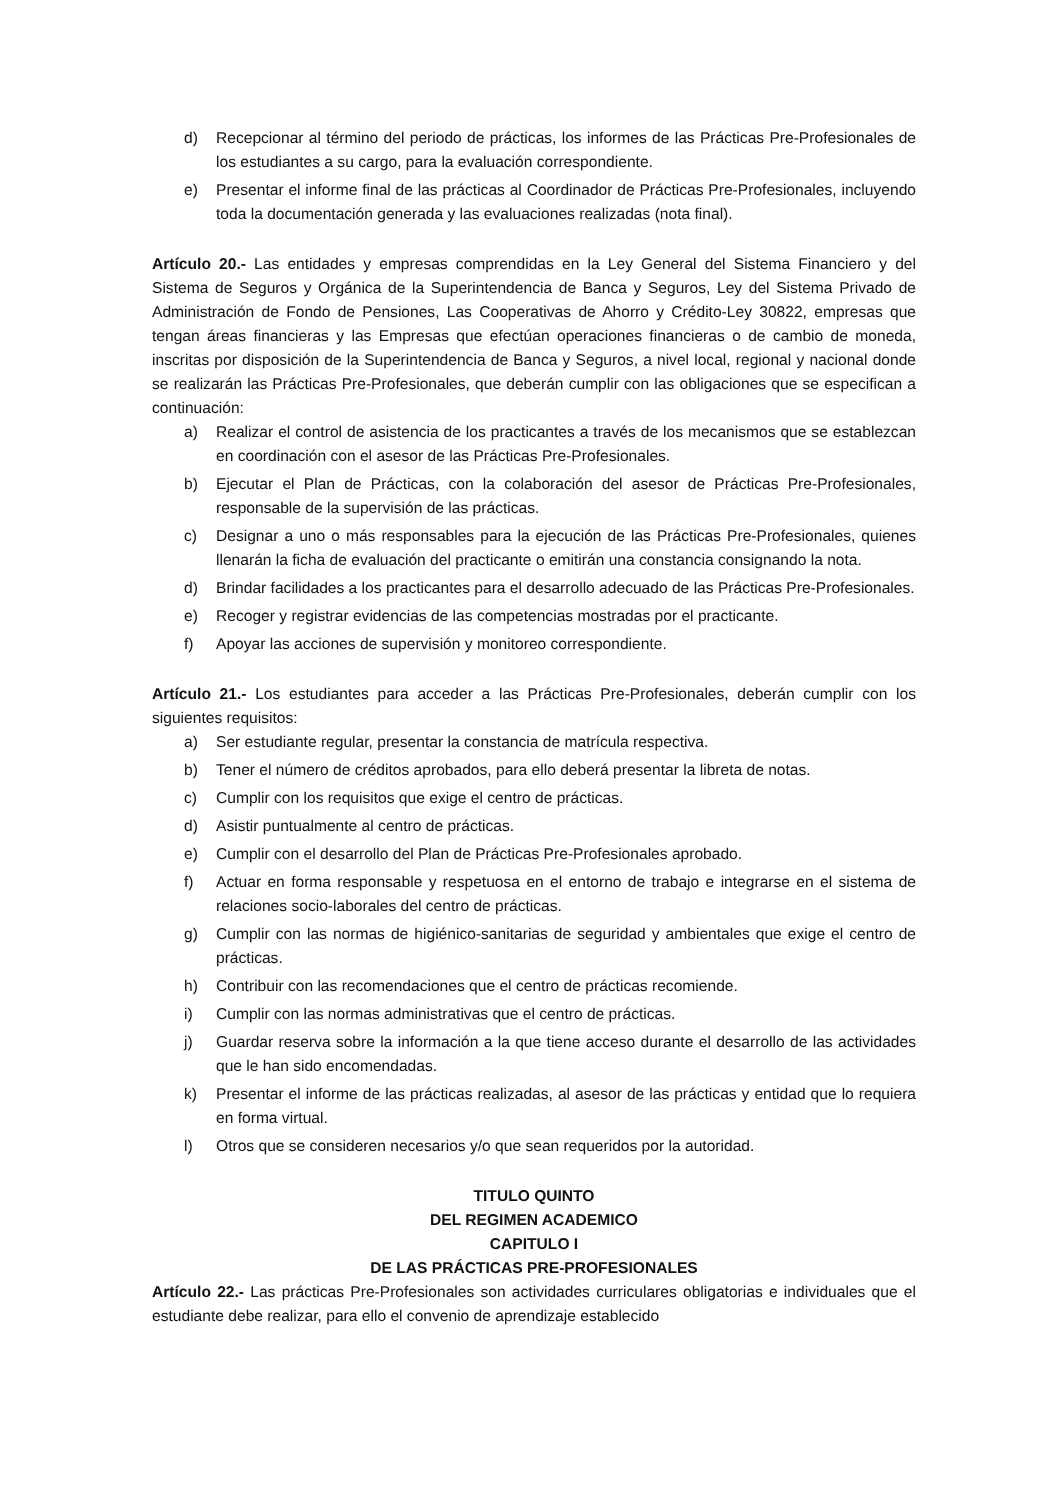d) Recepcionar al término del periodo de prácticas, los informes de las Prácticas Pre-Profesionales de los estudiantes a su cargo, para la evaluación correspondiente.
e) Presentar el informe final de las prácticas al Coordinador de Prácticas Pre-Profesionales, incluyendo toda la documentación generada y las evaluaciones realizadas (nota final).
Artículo 20.- Las entidades y empresas comprendidas en la Ley General del Sistema Financiero y del Sistema de Seguros y Orgánica de la Superintendencia de Banca y Seguros, Ley del Sistema Privado de Administración de Fondo de Pensiones, Las Cooperativas de Ahorro y Crédito-Ley 30822, empresas que tengan áreas financieras y las Empresas que efectúan operaciones financieras o de cambio de moneda, inscritas por disposición de la Superintendencia de Banca y Seguros, a nivel local, regional y nacional donde se realizarán las Prácticas Pre-Profesionales, que deberán cumplir con las obligaciones que se especifican a continuación:
a) Realizar el control de asistencia de los practicantes a través de los mecanismos que se establezcan en coordinación con el asesor de las Prácticas Pre-Profesionales.
b) Ejecutar el Plan de Prácticas, con la colaboración del asesor de Prácticas Pre-Profesionales, responsable de la supervisión de las prácticas.
c) Designar a uno o más responsables para la ejecución de las Prácticas Pre-Profesionales, quienes llenarán la ficha de evaluación del practicante o emitirán una constancia consignando la nota.
d) Brindar facilidades a los practicantes para el desarrollo adecuado de las Prácticas Pre-Profesionales.
e) Recoger y registrar evidencias de las competencias mostradas por el practicante.
f) Apoyar las acciones de supervisión y monitoreo correspondiente.
Artículo 21.- Los estudiantes para acceder a las Prácticas Pre-Profesionales, deberán cumplir con los siguientes requisitos:
a) Ser estudiante regular, presentar la constancia de matrícula respectiva.
b) Tener el número de créditos aprobados, para ello deberá presentar la libreta de notas.
c) Cumplir con los requisitos que exige el centro de prácticas.
d) Asistir puntualmente al centro de prácticas.
e) Cumplir con el desarrollo del Plan de Prácticas Pre-Profesionales aprobado.
f) Actuar en forma responsable y respetuosa en el entorno de trabajo e integrarse en el sistema de relaciones socio-laborales del centro de prácticas.
g) Cumplir con las normas de higiénico-sanitarias de seguridad y ambientales que exige el centro de prácticas.
h) Contribuir con las recomendaciones que el centro de prácticas recomiende.
i) Cumplir con las normas administrativas que el centro de prácticas.
j) Guardar reserva sobre la información a la que tiene acceso durante el desarrollo de las actividades que le han sido encomendadas.
k) Presentar el informe de las prácticas realizadas, al asesor de las prácticas y entidad que lo requiera en forma virtual.
l) Otros que se consideren necesarios y/o que sean requeridos por la autoridad.
TITULO QUINTO
DEL REGIMEN ACADEMICO
CAPITULO I
DE LAS PRÁCTICAS PRE-PROFESIONALES
Artículo 22.- Las prácticas Pre-Profesionales son actividades curriculares obligatorias e individuales que el estudiante debe realizar, para ello el convenio de aprendizaje establecido